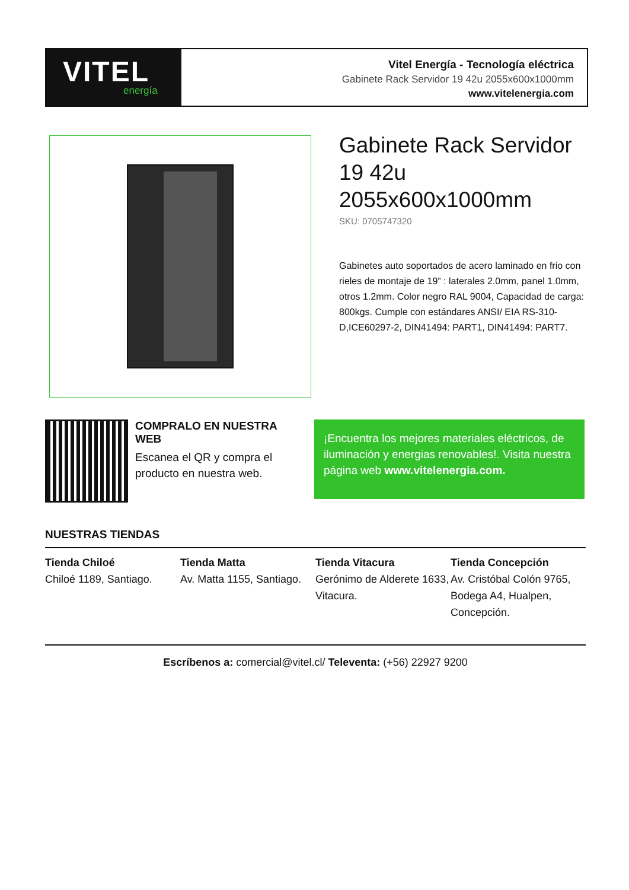VITEL
energía
Vitel Energía - Tecnología eléctrica
Gabinete Rack Servidor 19 42u 2055x600x1000mm
www.vitelenergia.com
Gabinete Rack Servidor 19 42u 2055x600x1000mm
SKU: 0705747320
Gabinetes auto soportados de acero laminado en frio con rieles de montaje de 19” : laterales 2.0mm, panel 1.0mm, otros 1.2mm. Color negro RAL 9004, Capacidad de carga: 800kgs. Cumple con estándares ANSI/ EIA RS-310-D,ICE60297-2, DIN41494: PART1, DIN41494: PART7.
COMPRALO EN NUESTRA WEB
Escanea el QR y compra el producto en nuestra web.
¡Encuentra los mejores materiales eléctricos, de iluminación y energias renovables!. Visita nuestra página web www.vitelenergia.com.
NUESTRAS TIENDAS
Tienda Chiloé
Chiloé 1189, Santiago.
Tienda Matta
Av. Matta 1155, Santiago.
Tienda Vitacura
Gerónimo de Alderete 1633, Vitacura.
Tienda Concepción
Av. Cristóbal Colón 9765, Bodega A4, Hualpen, Concepción.
Escríbenos a: comercial@vitel.cl/ Televenta: (+56) 22927 9200